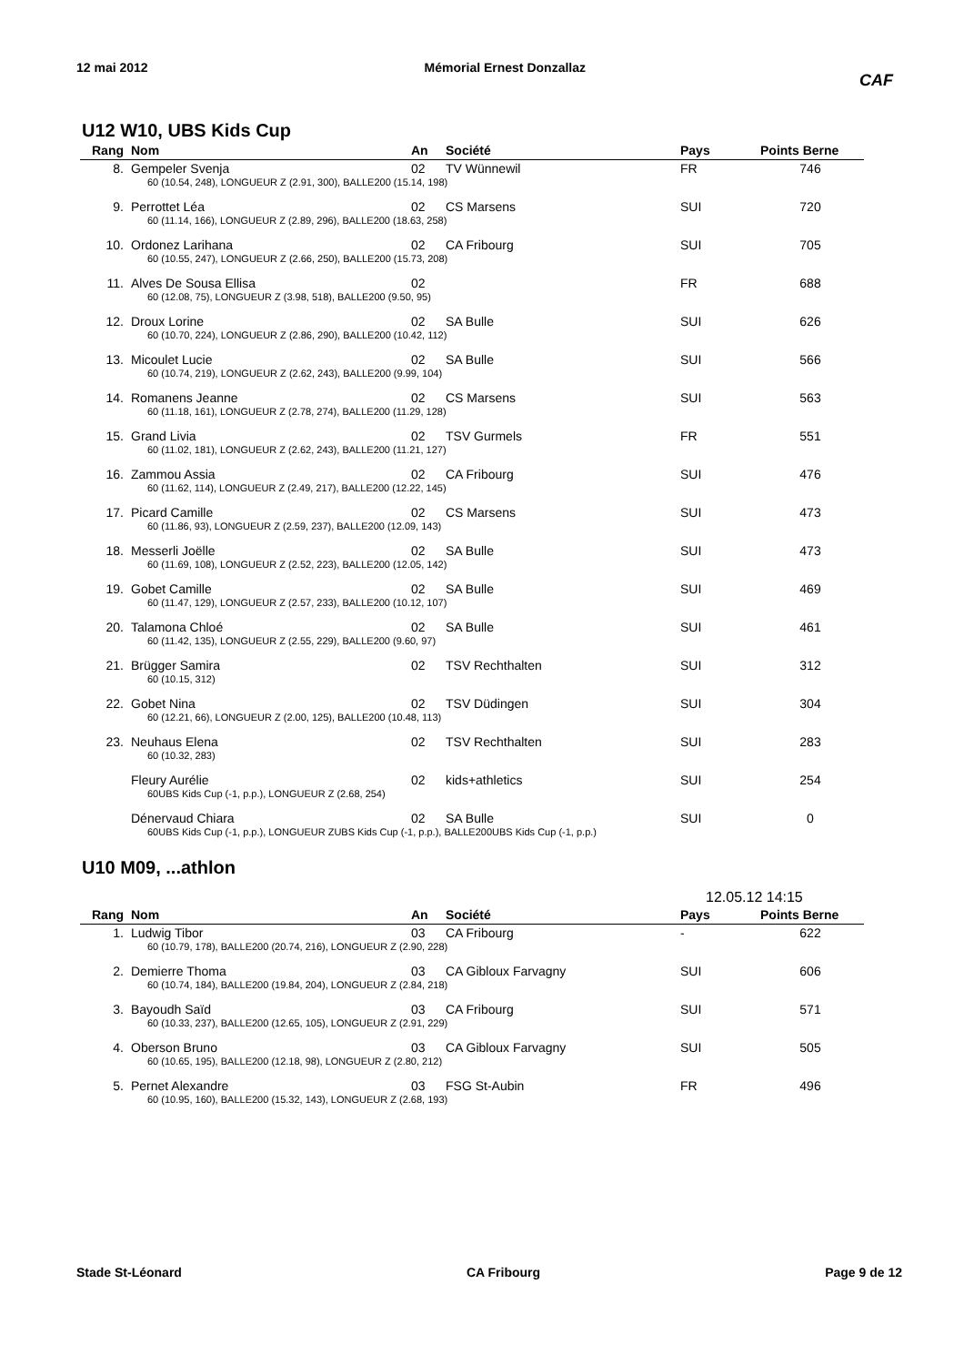12 mai 2012 Mémorial Ernest Donzallaz
CAF
U12 W10, UBS Kids Cup
| Rang | Nom | An | Société | Pays | Points Berne |
| --- | --- | --- | --- | --- | --- |
| 8. | Gempeler Svenja | 02 | TV Wünnewil | FR | 746 |
| | 60 (10.54, 248), LONGUEUR Z (2.91, 300), BALLE200 (15.14, 198) | | | | |
| 9. | Perrottet Léa | 02 | CS Marsens | SUI | 720 |
| | 60 (11.14, 166), LONGUEUR Z (2.89, 296), BALLE200 (18.63, 258) | | | | |
| 10. | Ordonez Larihana | 02 | CA Fribourg | SUI | 705 |
| | 60 (10.55, 247), LONGUEUR Z (2.66, 250), BALLE200 (15.73, 208) | | | | |
| 11. | Alves De Sousa Ellisa | 02 | | FR | 688 |
| | 60 (12.08, 75), LONGUEUR Z (3.98, 518), BALLE200 (9.50, 95) | | | | |
| 12. | Droux Lorine | 02 | SA Bulle | SUI | 626 |
| | 60 (10.70, 224), LONGUEUR Z (2.86, 290), BALLE200 (10.42, 112) | | | | |
| 13. | Micoulet Lucie | 02 | SA Bulle | SUI | 566 |
| | 60 (10.74, 219), LONGUEUR Z (2.62, 243), BALLE200 (9.99, 104) | | | | |
| 14. | Romanens Jeanne | 02 | CS Marsens | SUI | 563 |
| | 60 (11.18, 161), LONGUEUR Z (2.78, 274), BALLE200 (11.29, 128) | | | | |
| 15. | Grand Livia | 02 | TSV Gurmels | FR | 551 |
| | 60 (11.02, 181), LONGUEUR Z (2.62, 243), BALLE200 (11.21, 127) | | | | |
| 16. | Zammou Assia | 02 | CA Fribourg | SUI | 476 |
| | 60 (11.62, 114), LONGUEUR Z (2.49, 217), BALLE200 (12.22, 145) | | | | |
| 17. | Picard Camille | 02 | CS Marsens | SUI | 473 |
| | 60 (11.86, 93), LONGUEUR Z (2.59, 237), BALLE200 (12.09, 143) | | | | |
| 18. | Messerli Joëlle | 02 | SA Bulle | SUI | 473 |
| | 60 (11.69, 108), LONGUEUR Z (2.52, 223), BALLE200 (12.05, 142) | | | | |
| 19. | Gobet Camille | 02 | SA Bulle | SUI | 469 |
| | 60 (11.47, 129), LONGUEUR Z (2.57, 233), BALLE200 (10.12, 107) | | | | |
| 20. | Talamona Chloé | 02 | SA Bulle | SUI | 461 |
| | 60 (11.42, 135), LONGUEUR Z (2.55, 229), BALLE200 (9.60, 97) | | | | |
| 21. | Brügger Samira | 02 | TSV Rechthalten | SUI | 312 |
| | 60 (10.15, 312) | | | | |
| 22. | Gobet Nina | 02 | TSV Düdingen | SUI | 304 |
| | 60 (12.21, 66), LONGUEUR Z (2.00, 125), BALLE200 (10.48, 113) | | | | |
| 23. | Neuhaus Elena | 02 | TSV Rechthalten | SUI | 283 |
| | 60 (10.32, 283) | | | | |
| | Fleury Aurélie | 02 | kids+athletics | SUI | 254 |
| | 60UBS Kids Cup (-1, p.p.), LONGUEUR Z (2.68, 254) | | | | |
| | Dénervaud Chiara | 02 | SA Bulle | SUI | 0 |
| | 60UBS Kids Cup (-1, p.p.), LONGUEUR ZUBS Kids Cup (-1, p.p.), BALLE200UBS Kids Cup (-1, p.p.) | | | | |
U10 M09, ...athlon
12.05.12 14:15
| Rang | Nom | An | Société | Pays | Points Berne |
| --- | --- | --- | --- | --- | --- |
| 1. | Ludwig Tibor | 03 | CA Fribourg | - | 622 |
| | 60 (10.79, 178), BALLE200 (20.74, 216), LONGUEUR Z (2.90, 228) | | | | |
| 2. | Demierre Thoma | 03 | CA Gibloux Farvagny | SUI | 606 |
| | 60 (10.74, 184), BALLE200 (19.84, 204), LONGUEUR Z (2.84, 218) | | | | |
| 3. | Bayoudh Saïd | 03 | CA Fribourg | SUI | 571 |
| | 60 (10.33, 237), BALLE200 (12.65, 105), LONGUEUR Z (2.91, 229) | | | | |
| 4. | Oberson Bruno | 03 | CA Gibloux Farvagny | SUI | 505 |
| | 60 (10.65, 195), BALLE200 (12.18, 98), LONGUEUR Z (2.80, 212) | | | | |
| 5. | Pernet Alexandre | 03 | FSG St-Aubin | FR | 496 |
| | 60 (10.95, 160), BALLE200 (15.32, 143), LONGUEUR Z (2.68, 193) | | | | |
Stade St-Léonard CA Fribourg Page 9 de 12